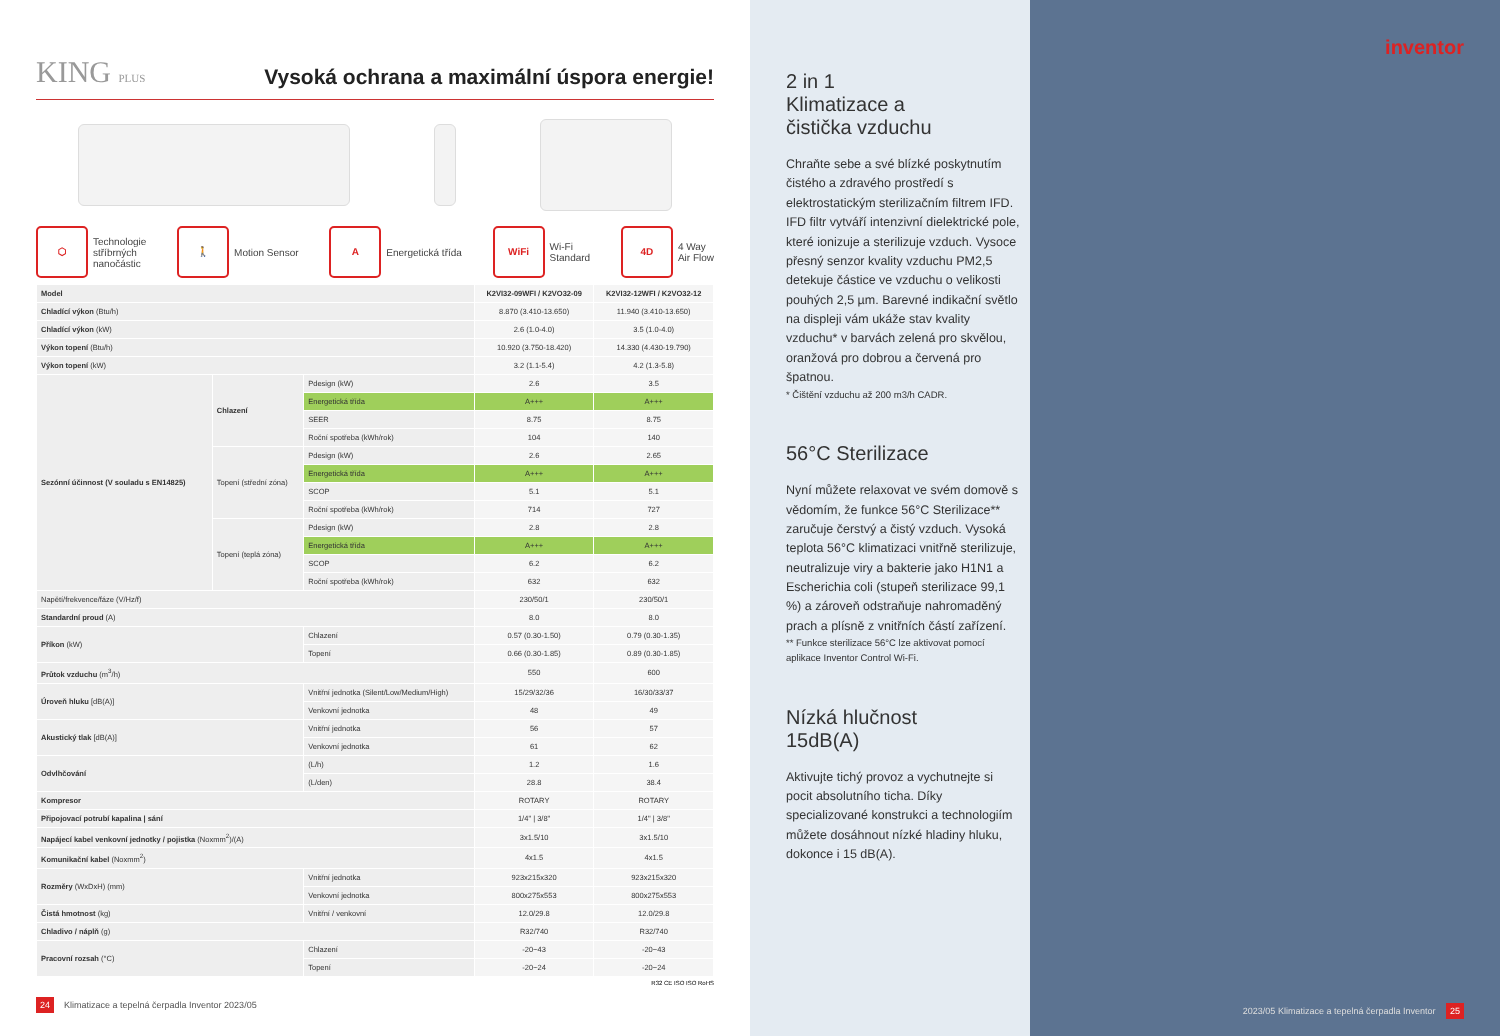KING PLUS
Vysoká ochrana a maximální úspora energie!
⬡ Technologie
stříbrných
nanočástic
🚶 Motion Sensor
A Energetická třída
WiFi Wi-Fi
Standard
4D 4 Way
Air Flow
| Model | | | K2VI32-09WFI / K2VO32-09 | K2VI32-12WFI / K2VO32-12 |
| --- | --- | --- | --- | --- |
| Chladící výkon (Btu/h) | | | 8.870 (3.410-13.650) | 11.940 (3.410-13.650) |
| Chladící výkon (kW) | | | 2.6 (1.0-4.0) | 3.5 (1.0-4.0) |
| Výkon topení (Btu/h) | | | 10.920 (3.750-18.420) | 14.330 (4.430-19.790) |
| Výkon topení (kW) | | | 3.2 (1.1-5.4) | 4.2 (1.3-5.8) |
| Sezónní účinnost (V souladu s EN14825) | Chlazení | Pdesign (kW) | 2.6 | 3.5 |
| | | Energetická třída | A+++ | A+++ |
| | | SEER | 8.75 | 8.75 |
| | | Roční spotřeba (kWh/rok) | 104 | 140 |
| | Topení (střední zóna) | Pdesign (kW) | 2.6 | 2.65 |
| | | Energetická třída | A+++ | A+++ |
| | | SCOP | 5.1 | 5.1 |
| | | Roční spotřeba (kWh/rok) | 714 | 727 |
| | Topení (teplá zóna) | Pdesign (kW) | 2.8 | 2.8 |
| | | Energetická třída | A+++ | A+++ |
| | | SCOP | 6.2 | 6.2 |
| | | Roční spotřeba (kWh/rok) | 632 | 632 |
| Napětí/frekvence/fáze (V/Hz/f) | | | 230/50/1 | 230/50/1 |
| Standardní proud (A) | | | 8.0 | 8.0 |
| Příkon (kW) | | Chlazení | 0.57 (0.30-1.50) | 0.79 (0.30-1.35) |
| | | Topení | 0.66 (0.30-1.85) | 0.89 (0.30-1.85) |
| Průtok vzduchu (m<sup>3</sup>/h) | | | 550 | 600 |
| Úroveň hluku [dB(A)] | | Vnitřní jednotka (Silent/Low/Medium/High) | 15/29/32/36 | 16/30/33/37 |
| | | Venkovní jednotka | 48 | 49 |
| Akustický tlak [dB(A)] | | Vnitřní jednotka | 56 | 57 |
| | | Venkovní jednotka | 61 | 62 |
| Odvlhčování | | (L/h) | 1.2 | 1.6 |
| | | (L/den) | 28.8 | 38.4 |
| Kompresor | | | ROTARY | ROTARY |
| Připojovací potrubí kapalina / sání | | | 1/4" / 3/8" | 1/4" / 3/8" |
| Napájecí kabel venkovní jednotky / pojistka (Noxmm<sup>2</sup>)/(A) | | | 3x1.5/10 | 3x1.5/10 |
| Komunikační kabel (Noxmm<sup>2</sup>) | | | 4x1.5 | 4x1.5 |
| Rozměry (WxDxH) (mm) | | Vnitřní jednotka | 923x215x320 | 923x215x320 |
| | | Venkovní jednotka | 800x275x553 | 800x275x553 |
| Čistá hmotnost (kg) | | Vnitřní / venkovní | 12.0/29.8 | 12.0/29.8 |
| Chladivo / náplň (g) | | | R32/740 | R32/740 |
| Pracovní rozsah (°C) | | Chlazení | -20~43 | -20~43 |
| | | Topení | -20~24 | -20~24 |
R32 CE ISO ISO RoHS
24 Klimatizace a tepelná čerpadla Inventor 2023/05
2 in 1
Klimatizace a
čistička vzduchu
Chraňte sebe a své blízké poskytnutím čistého a zdravého prostředí s elektrostatickým sterilizačním filtrem IFD. IFD filtr vytváří intenzivní dielektrické pole, které ionizuje a sterilizuje vzduch. Vysoce přesný senzor kvality vzduchu PM2,5 detekuje částice ve vzduchu o velikosti pouhých 2,5 µm. Barevné indikační světlo na displeji vám ukáže stav kvality vzduchu* v barvách zelená pro skvělou, oranžová pro dobrou a červená pro špatnou.
* Čištění vzduchu až 200 m3/h CADR.
56°C Sterilizace
Nyní můžete relaxovat ve svém domově s vědomím, že funkce 56°C Sterilizace** zaručuje čerstvý a čistý vzduch. Vysoká teplota 56°C klimatizaci vnitřně sterilizuje, neutralizuje viry a bakterie jako H1N1 a Escherichia coli (stupeň sterilizace 99,1 %) a zároveň odstraňuje nahromaděný prach a plísně z vnitřních částí zařízení.
** Funkce sterilizace 56°C lze aktivovat pomocí aplikace Inventor Control Wi-Fi.
Nízká hlučnost
15dB(A)
Aktivujte tichý provoz a vychutnejte si pocit absolutního ticha. Díky specializované konstrukci a technologiím můžete dosáhnout nízké hladiny hluku, dokonce i 15 dB(A).
inventor
2023/05 Klimatizace a tepelná čerpadla Inventor 25